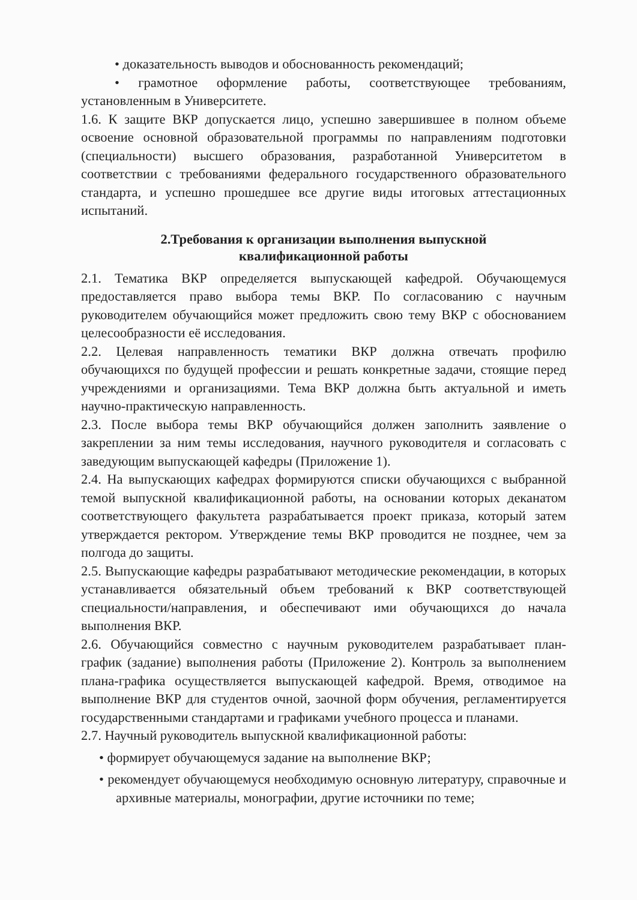• доказательность выводов и обоснованность рекомендаций;
• грамотное оформление работы, соответствующее требованиям, установленным в Университете.
1.6. К защите ВКР допускается лицо, успешно завершившее в полном объеме освоение основной образовательной программы по направлениям подготовки (специальности) высшего образования, разработанной Университетом в соответствии с требованиями федерального государственного образовательного стандарта, и успешно прошедшее все другие виды итоговых аттестационных испытаний.
2.Требования к организации выполнения выпускной
квалификационной работы
2.1. Тематика ВКР определяется выпускающей кафедрой. Обучающемуся предоставляется право выбора темы ВКР. По согласованию с научным руководителем обучающийся может предложить свою тему ВКР с обоснованием целесообразности её исследования.
2.2. Целевая направленность тематики ВКР должна отвечать профилю обучающихся по будущей профессии и решать конкретные задачи, стоящие перед учреждениями и организациями. Тема ВКР должна быть актуальной и иметь научно-практическую направленность.
2.3. После выбора темы ВКР обучающийся должен заполнить заявление о закреплении за ним темы исследования, научного руководителя и согласовать с заведующим выпускающей кафедры (Приложение 1).
2.4. На выпускающих кафедрах формируются списки обучающихся с выбранной темой выпускной квалификационной работы, на основании которых деканатом соответствующего факультета разрабатывается проект приказа, который затем утверждается ректором. Утверждение темы ВКР проводится не позднее, чем за полгода до защиты.
2.5. Выпускающие кафедры разрабатывают методические рекомендации, в которых устанавливается обязательный объем требований к ВКР соответствующей специальности/направления, и обеспечивают ими обучающихся до начала выполнения ВКР.
2.6. Обучающийся совместно с научным руководителем разрабатывает план- график (задание) выполнения работы (Приложение 2). Контроль за выполнением плана-графика осуществляется выпускающей кафедрой. Время, отводимое на выполнение ВКР для студентов очной, заочной форм обучения, регламентируется государственными стандартами и графиками учебного процесса и планами.
2.7. Научный руководитель выпускной квалификационной работы:
• формирует обучающемуся задание на выполнение ВКР;
• рекомендует обучающемуся необходимую основную литературу, справочные и архивные материалы, монографии, другие источники по теме;